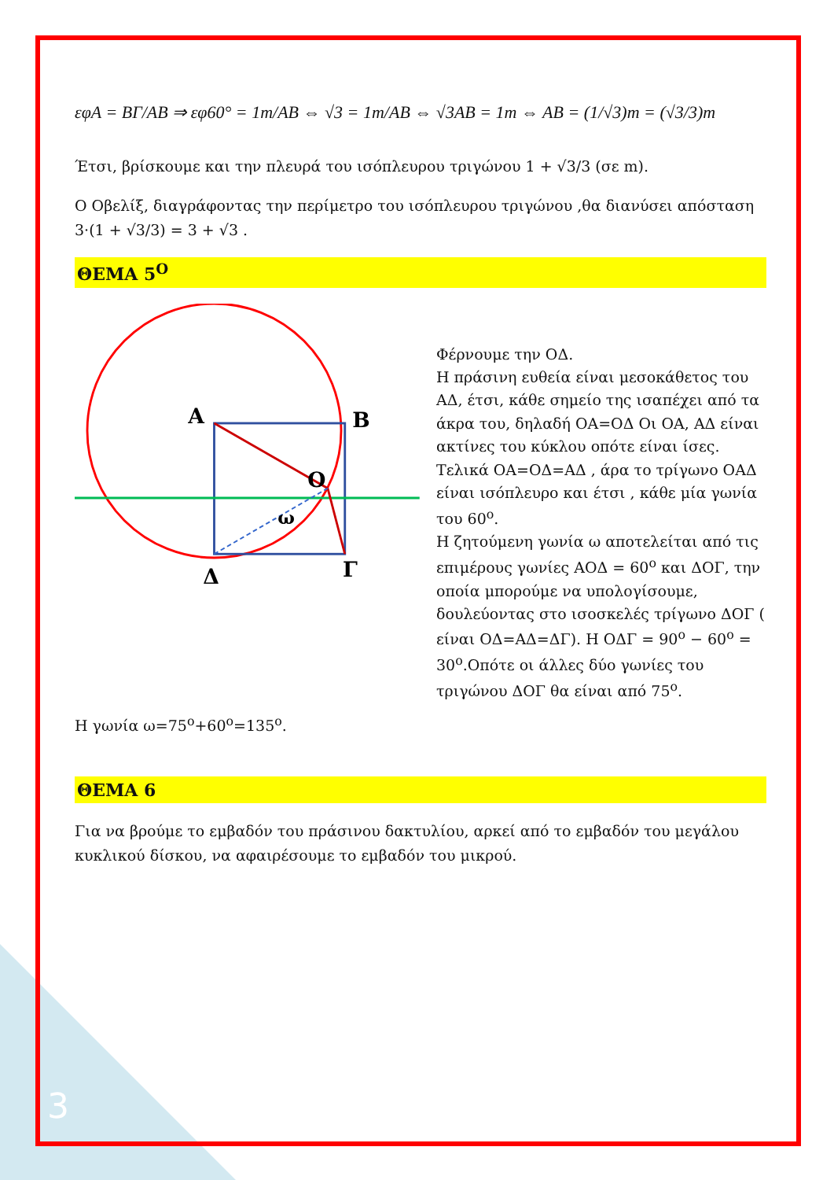εφΑ = ΒΓ/ΑΒ ⇒ εφ60° = 1m/AB ⇔ √3 = 1m/AB ⇔ √3AB = 1m ⇔ AB = (1/√3)m = (√3/3)m
Έτσι, βρίσκουμε και την πλευρά του ισόπλευρου τριγώνου 1 + √3/3 (σε m).
Ο Οβελίξ, διαγράφοντας την περίμετρο του ισόπλευρου τριγώνου ,θα διανύσει απόσταση 3·(1 + √3/3) = 3 + √3 .
ΘΕΜΑ 5<sup>Ο</sup>
A
B
O
ω
Δ
Γ
Φέρνουμε την ΟΔ.
Η πράσινη ευθεία είναι μεσοκάθετος του ΑΔ, έτσι, κάθε σημείο της ισαπέχει από τα άκρα του, δηλαδή ΟΑ=ΟΔ Οι ΟΑ, ΑΔ είναι ακτίνες του κύκλου οπότε είναι ίσες.
Τελικά ΟΑ=ΟΔ=ΑΔ , άρα το τρίγωνο ΟΑΔ είναι ισόπλευρο και έτσι , κάθε μία γωνία του 60<sup>ο</sup>.
Η ζητούμενη γωνία ω αποτελείται από τις επιμέρους γωνίες ΑΟΔ = 60<sup>o</sup> και ΔΟΓ, την οποία μπορούμε να υπολογίσουμε, δουλεύοντας στο ισοσκελές τρίγωνο ΔΟΓ ( είναι ΟΔ=ΑΔ=ΔΓ). Η ΟΔΓ = 90<sup>o</sup> − 60<sup>o</sup> = 30<sup>o</sup>.Οπότε οι άλλες δύο γωνίες του τριγώνου ΔΟΓ θα είναι από 75<sup>ο</sup>.
Η γωνία ω=75<sup>ο</sup>+60<sup>ο</sup>=135<sup>ο</sup>.
ΘΕΜΑ 6
Για να βρούμε το εμβαδόν του πράσινου δακτυλίου, αρκεί από το εμβαδόν του μεγάλου κυκλικού δίσκου, να αφαιρέσουμε το εμβαδόν του μικρού.
3